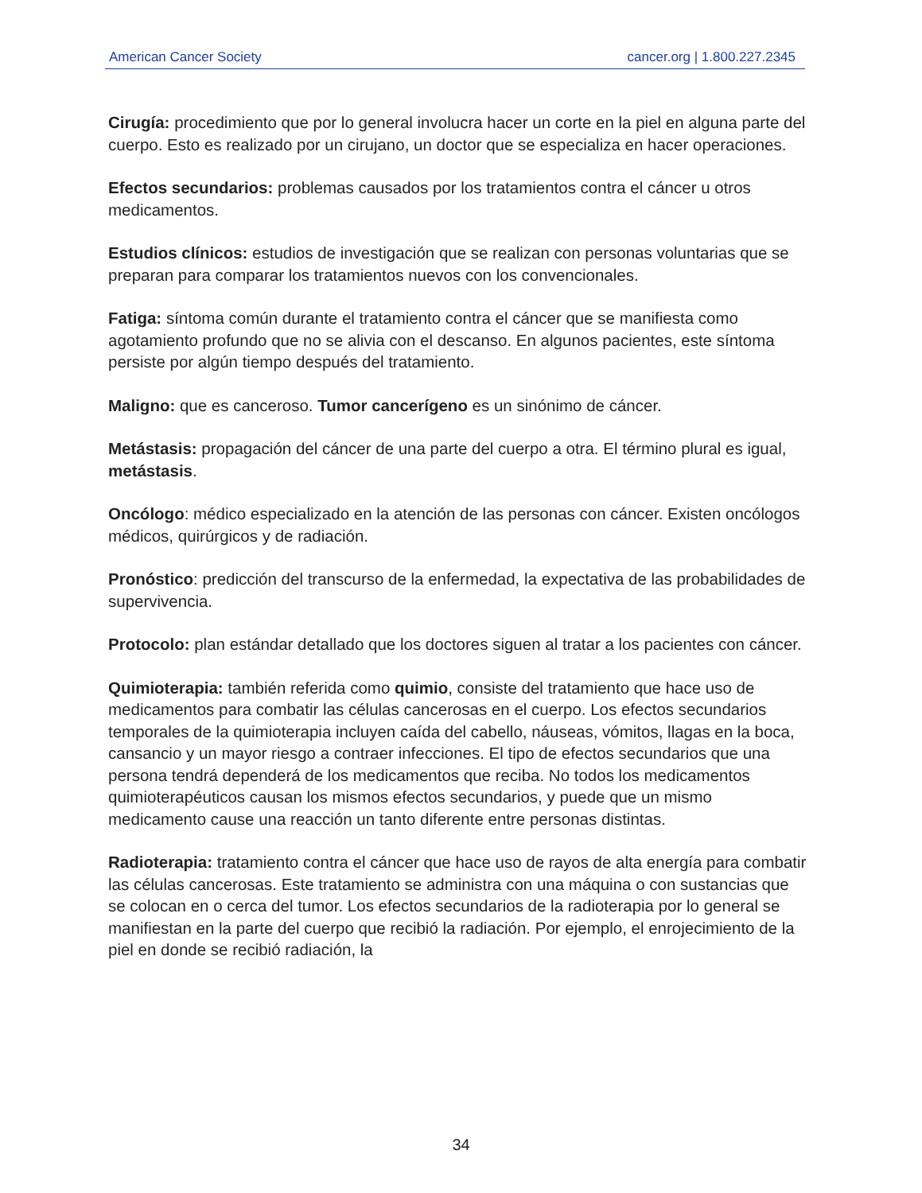American Cancer Society cancer.org | 1.800.227.2345
Cirugía: procedimiento que por lo general involucra hacer un corte en la piel en alguna parte del cuerpo. Esto es realizado por un cirujano, un doctor que se especializa en hacer operaciones.
Efectos secundarios: problemas causados por los tratamientos contra el cáncer u otros medicamentos.
Estudios clínicos: estudios de investigación que se realizan con personas voluntarias que se preparan para comparar los tratamientos nuevos con los convencionales.
Fatiga: síntoma común durante el tratamiento contra el cáncer que se manifiesta como agotamiento profundo que no se alivia con el descanso. En algunos pacientes, este síntoma persiste por algún tiempo después del tratamiento.
Maligno: que es canceroso. Tumor cancerígeno es un sinónimo de cáncer.
Metástasis: propagación del cáncer de una parte del cuerpo a otra. El término plural es igual, metástasis.
Oncólogo: médico especializado en la atención de las personas con cáncer. Existen oncólogos médicos, quirúrgicos y de radiación.
Pronóstico: predicción del transcurso de la enfermedad, la expectativa de las probabilidades de supervivencia.
Protocolo: plan estándar detallado que los doctores siguen al tratar a los pacientes con cáncer.
Quimioterapia: también referida como quimio, consiste del tratamiento que hace uso de medicamentos para combatir las células cancerosas en el cuerpo. Los efectos secundarios temporales de la quimioterapia incluyen caída del cabello, náuseas, vómitos, llagas en la boca, cansancio y un mayor riesgo a contraer infecciones. El tipo de efectos secundarios que una persona tendrá dependerá de los medicamentos que reciba. No todos los medicamentos quimioterapéuticos causan los mismos efectos secundarios, y puede que un mismo medicamento cause una reacción un tanto diferente entre personas distintas.
Radioterapia: tratamiento contra el cáncer que hace uso de rayos de alta energía para combatir las células cancerosas. Este tratamiento se administra con una máquina o con sustancias que se colocan en o cerca del tumor. Los efectos secundarios de la radioterapia por lo general se manifiestan en la parte del cuerpo que recibió la radiación. Por ejemplo, el enrojecimiento de la piel en donde se recibió radiación, la
34